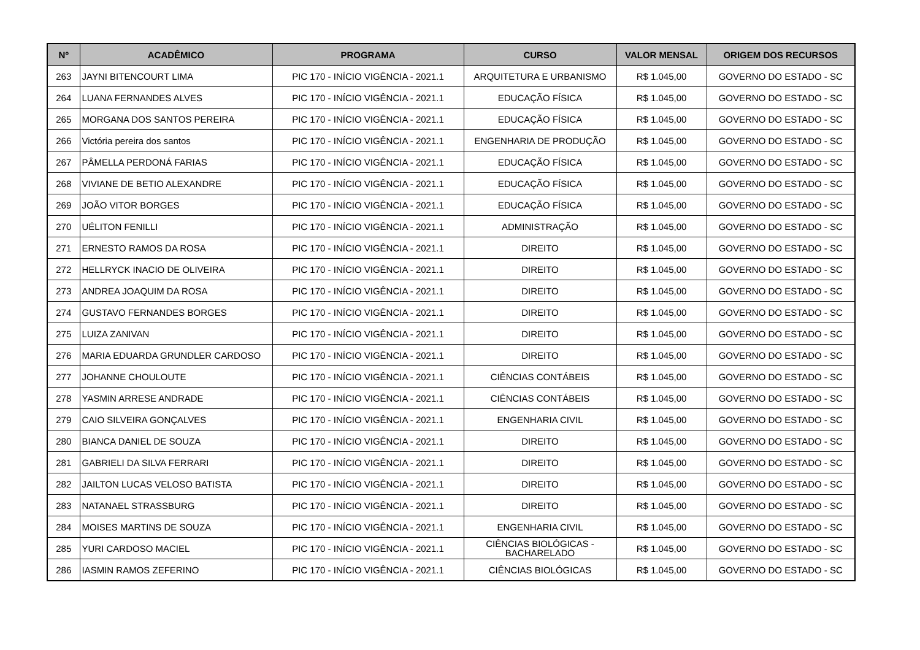| Nº | ACADÊMICO | PROGRAMA | CURSO | VALOR MENSAL | ORIGEM DOS RECURSOS |
| --- | --- | --- | --- | --- | --- |
| 263 | JAYNI BITENCOURT LIMA | PIC 170 - INÍCIO VIGÊNCIA - 2021.1 | ARQUITETURA E URBANISMO | R$ 1.045,00 | GOVERNO DO ESTADO - SC |
| 264 | LUANA FERNANDES ALVES | PIC 170 - INÍCIO VIGÊNCIA - 2021.1 | EDUCAÇÃO FÍSICA | R$ 1.045,00 | GOVERNO DO ESTADO - SC |
| 265 | MORGANA DOS SANTOS PEREIRA | PIC 170 - INÍCIO VIGÊNCIA - 2021.1 | EDUCAÇÃO FÍSICA | R$ 1.045,00 | GOVERNO DO ESTADO - SC |
| 266 | Victória pereira dos santos | PIC 170 - INÍCIO VIGÊNCIA - 2021.1 | ENGENHARIA DE PRODUÇÃO | R$ 1.045,00 | GOVERNO DO ESTADO - SC |
| 267 | PÂMELLA PERDONÁ FARIAS | PIC 170 - INÍCIO VIGÊNCIA - 2021.1 | EDUCAÇÃO FÍSICA | R$ 1.045,00 | GOVERNO DO ESTADO - SC |
| 268 | VIVIANE DE BETIO ALEXANDRE | PIC 170 - INÍCIO VIGÊNCIA - 2021.1 | EDUCAÇÃO FÍSICA | R$ 1.045,00 | GOVERNO DO ESTADO - SC |
| 269 | JOÃO VITOR BORGES | PIC 170 - INÍCIO VIGÊNCIA - 2021.1 | EDUCAÇÃO FÍSICA | R$ 1.045,00 | GOVERNO DO ESTADO - SC |
| 270 | UÉLITON FENILLI | PIC 170 - INÍCIO VIGÊNCIA - 2021.1 | ADMINISTRAÇÃO | R$ 1.045,00 | GOVERNO DO ESTADO - SC |
| 271 | ERNESTO RAMOS DA ROSA | PIC 170 - INÍCIO VIGÊNCIA - 2021.1 | DIREITO | R$ 1.045,00 | GOVERNO DO ESTADO - SC |
| 272 | HELLRYCK INACIO DE OLIVEIRA | PIC 170 - INÍCIO VIGÊNCIA - 2021.1 | DIREITO | R$ 1.045,00 | GOVERNO DO ESTADO - SC |
| 273 | ANDREA JOAQUIM DA ROSA | PIC 170 - INÍCIO VIGÊNCIA - 2021.1 | DIREITO | R$ 1.045,00 | GOVERNO DO ESTADO - SC |
| 274 | GUSTAVO FERNANDES BORGES | PIC 170 - INÍCIO VIGÊNCIA - 2021.1 | DIREITO | R$ 1.045,00 | GOVERNO DO ESTADO - SC |
| 275 | LUIZA ZANIVAN | PIC 170 - INÍCIO VIGÊNCIA - 2021.1 | DIREITO | R$ 1.045,00 | GOVERNO DO ESTADO - SC |
| 276 | MARIA EDUARDA GRUNDLER CARDOSO | PIC 170 - INÍCIO VIGÊNCIA - 2021.1 | DIREITO | R$ 1.045,00 | GOVERNO DO ESTADO - SC |
| 277 | JOHANNE CHOULOUTE | PIC 170 - INÍCIO VIGÊNCIA - 2021.1 | CIÊNCIAS CONTÁBEIS | R$ 1.045,00 | GOVERNO DO ESTADO - SC |
| 278 | YASMIN ARRESE ANDRADE | PIC 170 - INÍCIO VIGÊNCIA - 2021.1 | CIÊNCIAS CONTÁBEIS | R$ 1.045,00 | GOVERNO DO ESTADO - SC |
| 279 | CAIO SILVEIRA GONÇALVES | PIC 170 - INÍCIO VIGÊNCIA - 2021.1 | ENGENHARIA CIVIL | R$ 1.045,00 | GOVERNO DO ESTADO - SC |
| 280 | BIANCA DANIEL DE SOUZA | PIC 170 - INÍCIO VIGÊNCIA - 2021.1 | DIREITO | R$ 1.045,00 | GOVERNO DO ESTADO - SC |
| 281 | GABRIELI DA SILVA FERRARI | PIC 170 - INÍCIO VIGÊNCIA - 2021.1 | DIREITO | R$ 1.045,00 | GOVERNO DO ESTADO - SC |
| 282 | JAILTON LUCAS VELOSO BATISTA | PIC 170 - INÍCIO VIGÊNCIA - 2021.1 | DIREITO | R$ 1.045,00 | GOVERNO DO ESTADO - SC |
| 283 | NATANAEL STRASSBURG | PIC 170 - INÍCIO VIGÊNCIA - 2021.1 | DIREITO | R$ 1.045,00 | GOVERNO DO ESTADO - SC |
| 284 | MOISES MARTINS DE SOUZA | PIC 170 - INÍCIO VIGÊNCIA - 2021.1 | ENGENHARIA CIVIL | R$ 1.045,00 | GOVERNO DO ESTADO - SC |
| 285 | YURI CARDOSO MACIEL | PIC 170 - INÍCIO VIGÊNCIA - 2021.1 | CIÊNCIAS BIOLÓGICAS - BACHARELADO | R$ 1.045,00 | GOVERNO DO ESTADO - SC |
| 286 | IASMIN RAMOS ZEFERINO | PIC 170 - INÍCIO VIGÊNCIA - 2021.1 | CIÊNCIAS BIOLÓGICAS | R$ 1.045,00 | GOVERNO DO ESTADO - SC |